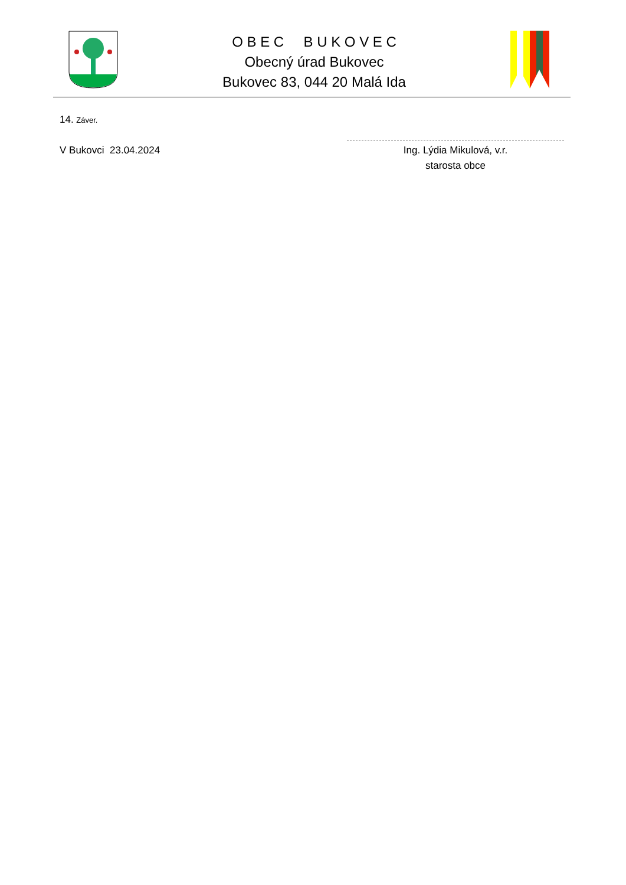O B E C B U K O V E C
Obecný úrad Bukovec
Bukovec 83, 044 20 Malá Ida
14. Záver.
V Bukovci 23.04.2024
Ing. Lýdia Mikulová, v.r.
starosta obce